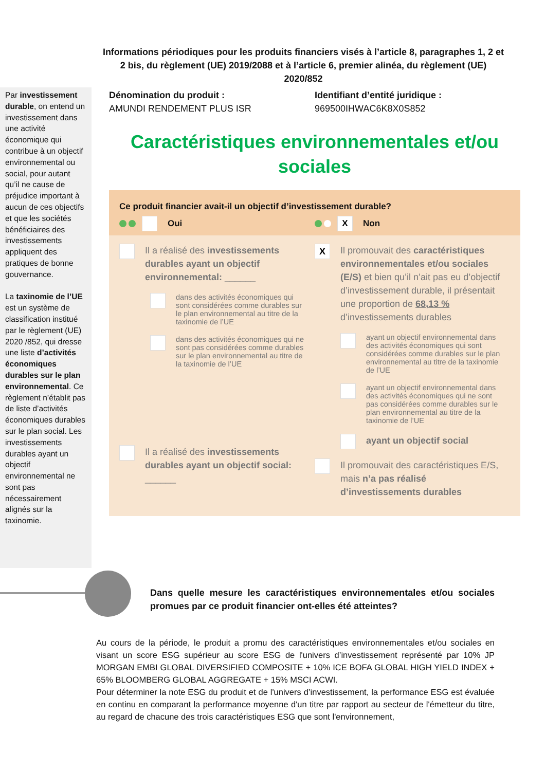Informations périodiques pour les produits financiers visés à l’article 8, paragraphes 1, 2 et 2 bis, du règlement (UE) 2019/2088 et à l’article 6, premier alinéa, du règlement (UE) 2020/852
Par investissement durable, on entend un investissement dans une activité économique qui contribue à un objectif environnemental ou social, pour autant qu’il ne cause de préjudice important à aucun de ces objectifs et que les sociétés bénéficiaires des investissements appliquent des pratiques de bonne gouvernance.
La taxinomie de l’UE est un système de classification institué par le règlement (UE) 2020 /852, qui dresse une liste d’activités économiques durables sur le plan environnemental. Ce règlement n’établit pas de liste d’activités économiques durables sur le plan social. Les investissements durables ayant un objectif environnemental ne sont pas nécessairement alignés sur la taxinomie.
Dénomination du produit :
AMUNDI RENDEMENT PLUS ISR
Identifiant d’entité juridique :
969500IHWAC6K8X0S852
Caractéristiques environnementales et/ou sociales
Ce produit financier avait-il un objectif d’investissement durable?
Oui
X Non
Il a réalisé des investissements durables ayant un objectif environnemental: ______
dans des activités économiques qui sont considérées comme durables sur le plan environnemental au titre de la taxinomie de l’UE
dans des activités économiques qui ne sont pas considérées comme durables sur le plan environnemental au titre de la taxinomie de l’UE
Il a réalisé des investissements durables ayant un objectif social: ______
X
Il promouvait des caractéristiques environnementales et/ou sociales (E/S) et bien qu’il n’ait pas eu d’objectif d’investissement durable, il présentait une proportion de 68,13 % d’investissements durables
ayant un objectif environnemental dans des activités économiques qui sont considérées comme durables sur le plan environnemental au titre de la taxinomie de l’UE
ayant un objectif environnemental dans des activités économiques qui ne sont pas considérées comme durables sur le plan environnemental au titre de la taxinomie de l’UE
ayant un objectif social
Il promouvait des caractéristiques E/S, mais n’a pas réalisé d’investissements durables
Dans quelle mesure les caractéristiques environnementales et/ou sociales promues par ce produit financier ont-elles été atteintes?
Au cours de la période, le produit a promu des caractéristiques environnementales et/ou sociales en visant un score ESG supérieur au score ESG de l'univers d’investissement représenté par 10% JP MORGAN EMBI GLOBAL DIVERSIFIED COMPOSITE + 10% ICE BOFA GLOBAL HIGH YIELD INDEX + 65% BLOOMBERG GLOBAL AGGREGATE + 15% MSCI ACWI.
Pour déterminer la note ESG du produit et de l'univers d’investissement, la performance ESG est évaluée en continu en comparant la performance moyenne d'un titre par rapport au secteur de l'émetteur du titre, au regard de chacune des trois caractéristiques ESG que sont l'environnement,